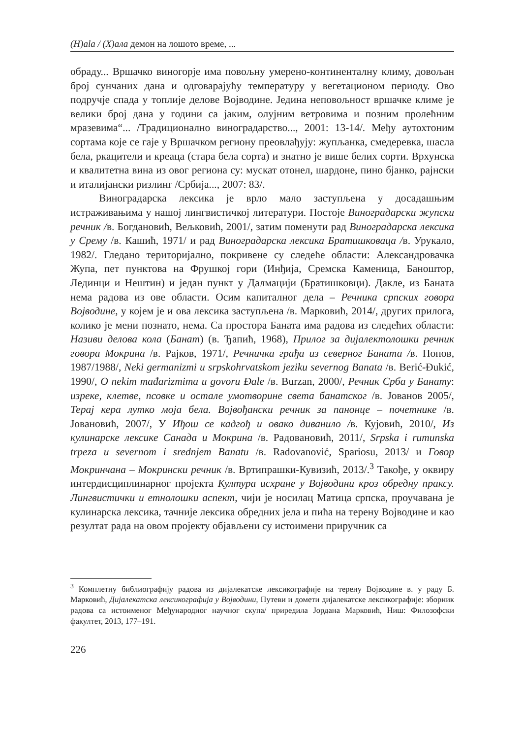(H)ala / (X)ала демон на лошото време, ...
обраду... Вршачко виногорје има повољну умерено-континенталну климу, довољан број сунчаних дана и одговарајућу температуру у вегетационом периоду. Ово подручје спада у топлије делове Војводине. Једина неповољност вршачке климе је велики број дана у години са јаким, олујним ветровима и позним пролећним мразевима“... /Традиционално виноградарство..., 2001: 13-14/. Међу аутохтоним сортама које се гаје у Вршачком региону преовлађују: жупљанка, смедеревка, шасла бела, ркацители и креаца (стара бела сорта) и знатно је више белих сорти. Врхунска и квалитетна вина из овог региона су: мускат отонел, шардоне, пино бјанко, рајнски и италијански ризлинг /Србија..., 2007: 83/.
Виноградарска лексика је врло мало заступљена у досадашњим истраживањима у нашој лингвистичкој литератури. Постоје Виноградарски жупски речник /в. Богдановић, Вељковић, 2001/, затим поменути рад Виноградарска лексика у Срему /в. Кашић, 1971/ и рад Виноградарска лексика Братишковаца /в. Урукало, 1982/. Гледано територијално, покривене су следеће области: Александровачка Жупа, пет пунктова на Фрушкој гори (Инђија, Сремска Каменица, Баноштор, Лединци и Нештин) и један пункт у Далмацији (Братишковци). Дакле, из Баната нема радова из ове области. Осим капиталног дела – Речника српских говора Војводине, у којем је и ова лексика заступљена /в. Марковић, 2014/, других прилога, колико је мени познато, нема. Са простора Баната има радова из следећих области: Називи делова кола (Банат) (в. Ђапић, 1968), Прилог за дијалектолошки речник говора Мокрина /в. Рајков, 1971/, Речничка грађа из северног Баната /в. Попов, 1987/1988/, Neki germanizmi u srpskohrvatskom jeziku severnog Banata /в. Berić-Đukić, 1990/, O nekim mađarizmima u govoru Đale /в. Burzan, 2000/, Речник Срба у Банату: изреке, клетве, псовке и остале умотворине света банатског /в. Јованов 2005/, Терај кера лутко моја бела. Војвођански речник за панонце – почетнике /в. Јовановић, 2007/, У Иђош се кадгођ и овако диванило /в. Кујовић, 2010/, Из кулинарске лексике Санада и Мокрина /в. Радовановић, 2011/, Srpska i rumunska trpeza u severnom i srednjem Banatu /в. Radovanović, Spariosu, 2013/ и Говор Мокринчана – Мокрински речник /в. Вртипрашки-Кувизић, 2013/.<sup>3</sup> Такође, у оквиру интердисциплинарног пројекта Култура исхране у Војводини кроз обредну праксу. Лингвистички и етнолошки аспект, чији је носилац Матица српска, проучавана је кулинарска лексика, тачније лексика обредних јела и пића на терену Војводине и као резултат рада на овом пројекту објављени су истоимени приручник са
<sup>3</sup> Комплетну библиографију радова из дијалекатске лексикографије на терену Војводине в. у раду Б. Марковић, Дијалекатска лексикографија у Војводини, Путеви и домети дијалекатске лексикографије: зборник радова са истоименог Међународног научног скупа/ приредила Јордана Марковић, Ниш: Филозофски факултет, 2013, 177–191.
226